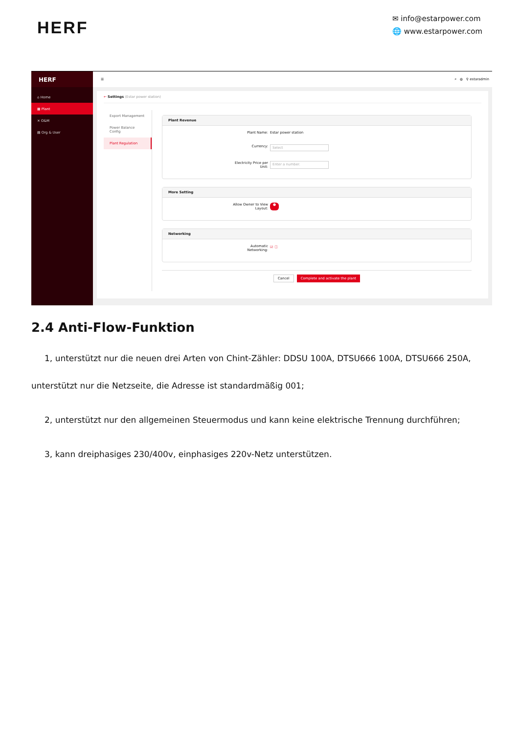HERF
✉ info@estarpower.com
🌐 www.estarpower.com
HERF
⌂ Home
▦ Plant
✕ O&M
▤ Org & User
☰ ⌕ ◍ ⚲ estaradmin
← Settings (Estar power station)
Export Management
Power Balance Config
Plant Regulation
Plant Revenue
Plant Name: Estar power station
Currency: Select
Electricity Price per Unit: Enter a number.
More Setting
Allow Owner to View Layout: ●
Networking
Automatic Networking: ☑ ⓘ
Cancel Complete and activate the plant
2.4 Anti-Flow-Funktion
1, unterstützt nur die neuen drei Arten von Chint-Zähler: DDSU 100A, DTSU666 100A, DTSU666 250A, unterstützt nur die Netzseite, die Adresse ist standardmäßig 001;
2, unterstützt nur den allgemeinen Steuermodus und kann keine elektrische Trennung durchführen;
3, kann dreiphasiges 230/400v, einphasiges 220v-Netz unterstützen.